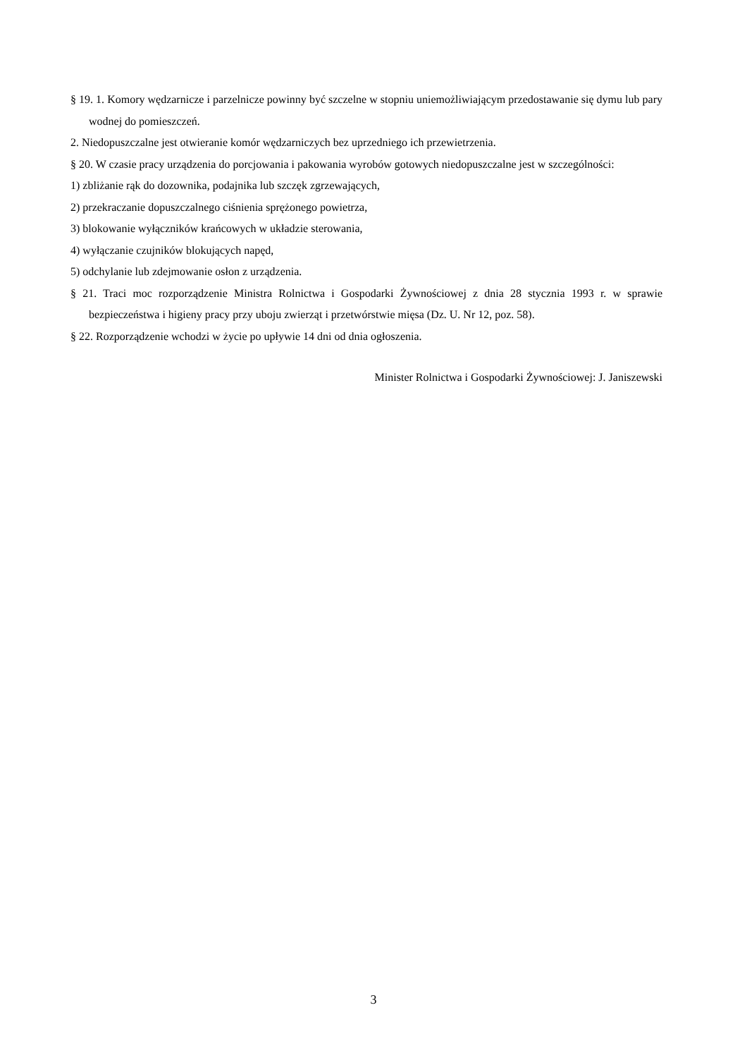§ 19. 1. Komory wędzarnicze i parzelnicze powinny być szczelne w stopniu uniemożliwiającym przedostawanie się dymu lub pary wodnej do pomieszczeń.
2. Niedopuszczalne jest otwieranie komór wędzarniczych bez uprzedniego ich przewietrzenia.
§ 20. W czasie pracy urządzenia do porcjowania i pakowania wyrobów gotowych niedopuszczalne jest w szczególności:
1) zbliżanie rąk do dozownika, podajnika lub szczęk zgrzewających,
2) przekraczanie dopuszczalnego ciśnienia sprężonego powietrza,
3) blokowanie wyłączników krańcowych w układzie sterowania,
4) wyłączanie czujników blokujących napęd,
5) odchylanie lub zdejmowanie osłon z urządzenia.
§ 21. Traci moc rozporządzenie Ministra Rolnictwa i Gospodarki Żywnościowej z dnia 28 stycznia 1993 r. w sprawie bezpieczeństwa i higieny pracy przy uboju zwierząt i przetwórstwie mięsa (Dz. U. Nr 12, poz. 58).
§ 22. Rozporządzenie wchodzi w życie po upływie 14 dni od dnia ogłoszenia.
Minister Rolnictwa i Gospodarki Żywnościowej: J. Janiszewski
3